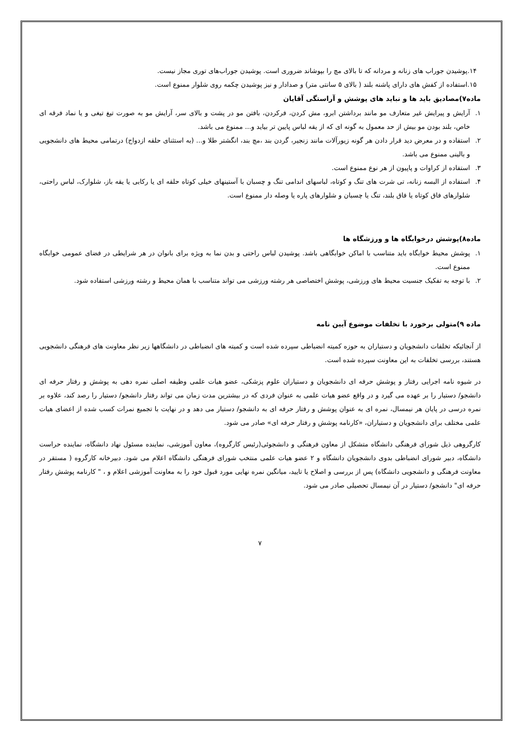۱۴.پوشیدن جوراب های زنانه و مردانه که تا بالای مچ را بپوشاند ضروری است. پوشیدن جوراب‌های توری مجاز نیست.
۱۵.استفاده از کفش های دارای پاشنه بلند ( بالای ۵ سانتی متر) و صدادار و نیز پوشیدن چکمه روی شلوار ممنوع است.
ماده۷)مصادیق باید ها و نباید های پوشش و آراستگی آقایان
۱. آرایش و پیرایش غیر متعارف مو مانند برداشتن ابرو، مش کردن، فرکردن، بافتن مو در پشت و بالای سر، آرایش مو به صورت تیغ تیغی و یا نماد فرقه ای خاص، بلند بودن مو بیش از حد معمول به گونه ای که از یقه لباس پایین تر بیاید و... ممنوع می باشد.
۲. استفاده و در معرض دید قرار دادن هر گونه زیورآلات مانند زنجیر، گردن بند ،مچ بند، انگشتر طلا و... (به استثنای حلقه ازدواج) درتمامی محیط های دانشجویی و بالینی ممنوع می باشد.
۳. استفاده از کراوات و پاپیون از هر نوع ممنوع است.
۴. استفاده از البسه زنانه، تی شرت های تنگ و کوتاه، لباسهای اندامی تنگ و چسبان با آستینهای خیلی کوتاه حلقه ای یا رکابی یا یقه باز، شلوارک، لباس راحتی، شلوارهای فاق کوتاه یا فاق بلند، تنگ یا چسبان و شلوارهای پاره یا وصله دار ممنوع است.
ماده۸)پوشش درخوابگاه ها و ورزشگاه ها
۱. پوشش محیط خوابگاه باید متناسب با اماکن خوابگاهی باشد. پوشیدن لباس راحتی و بدن نما به ویژه برای بانوان در هر شرایطی در فضای عمومی خوابگاه ممنوع است.
۲. با توجه به تفکیک جنسیت محیط های ورزشی، پوشش اختصاصی هر رشته ورزشی می تواند متناسب با همان محیط و رشته ورزشی استفاده شود.
ماده ۹)متولی برخورد با تخلفات موضوع آیین نامه
از آنجائیکه تخلفات دانشجویان و دستیاران به حوزه کمیته انضباطی سپرده شده است و کمیته های انضباطی در دانشگاهها زیر نظر معاونت های فرهنگی دانشجویی هستند، بررسی تخلفات به این معاونت سپرده شده است.
در شیوه نامه اجرایی رفتار و پوشش حرفه ای دانشجویان و دستیاران علوم پزشکی، عضو هیات علمی وظیفه اصلی نمره دهی به پوشش و رفتار حرفه ای دانشجو/ دستیار را بر عهده می گیرد و در واقع عضو هیات علمی به عنوان فردی که در بیشترین مدت زمان می تواند رفتار دانشجو/ دستیار را رصد کند، علاوه بر نمره درسی در پایان هر نیمسال، نمره ای به عنوان پوشش و رفتار حرفه ای به دانشجو/ دستیار می دهد و در نهایت با تجمیع نمرات کسب شده از اعضای هیات علمی مختلف برای دانشجویان و دستیاران، «کارنامه پوشش و رفتار حرفه ای» صادر می شود.
کارگروهی ذیل شورای فرهنگی دانشگاه متشکل از معاون فرهنگی و دانشجوئی(رئیس کارگروه)، معاون آموزشی، نماینده مسئول نهاد دانشگاه، نماینده حراست دانشگاه، دبیر شورای انضباطی بدوی دانشجویان دانشگاه و ۲ عضو هیات علمی منتخب شورای فرهنگی دانشگاه اعلام می شود. دبیرخانه کارگروه ( مستقر در معاونت فرهنگی و دانشجویی دانشگاه) پس از بررسی و اصلاح یا تایید، میانگین نمره نهایی مورد قبول خود را به معاونت آموزشی اعلام و ، " کارنامه پوشش رفتار حرفه ای" دانشجو/ دستیار در آن نیمسال تحصیلی صادر می شود.
۷